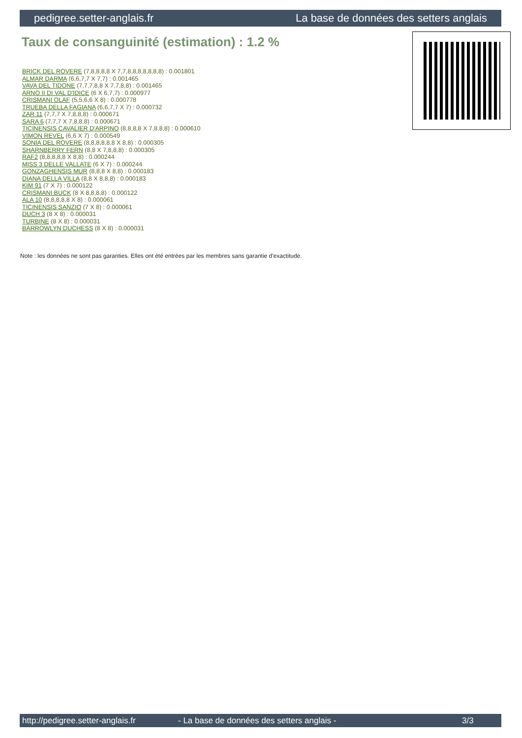pedigree.setter-anglais.fr La base de données des setters anglais
Taux de consanguinité (estimation) : 1.2 %
BRICK DEL ROVERE (7,8,8,8,8 X 7,7,8,8,8,8,8,8,8) : 0.001801
ALMAR DARMA (6,6,7,7 X 7,7) : 0.001465
VAVA DEL TIDONE (7,7,7,8,8 X 7,7,8,8) : 0.001465
ARNO II DI VAL D'IDICE (6 X 6,7,7) : 0.000977
CRISMANI OLAF (5,5,6,6 X 8) : 0.000778
TRUEBA DELLA FAGIANA (6,6,7,7 X 7) : 0.000732
ZAR 11 (7,7,7 X 7,8,8,8) : 0.000671
SARA 6 (7,7,7 X 7,8,8,8) : 0.000671
TICINENSIS CAVALIER D'ARPINO (8,8,8,8 X 7,8,8,8) : 0.000610
VIMON REVEL (6,6 X 7) : 0.000549
SONIA DEL ROVERE (8,8,8,8,8,8 X 8,8) : 0.000305
SHARNBERRY FERN (8,8 X 7,8,8,8) : 0.000305
RAF2 (8,8,8,8,8 X 8,8) : 0.000244
MISS 3 DELLE VALLATE (6 X 7) : 0.000244
GONZAGHENSIS MUR (8,8,8 X 8,8) : 0.000183
DIANA DELLA VILLA (8,8 X 8,8,8) : 0.000183
KIM 91 (7 X 7) : 0.000122
CRISMANI BUCK (8 X 8,8,8,8) : 0.000122
ALA 10 (8,8,8,8,8 X 8) : 0.000061
TICINENSIS SANZIO (7 X 8) : 0.000061
DUCH 3 (8 X 8) : 0.000031
TURBINE (8 X 8) : 0.000031
BARROWLYN DUCHESS (8 X 8) : 0.000031
Note : les données ne sont pas garanties. Elles ont été entrées par les membres sans garantie d'exactitude.
http://pedigree.setter-anglais.fr - La base de données des setters anglais - 3/3